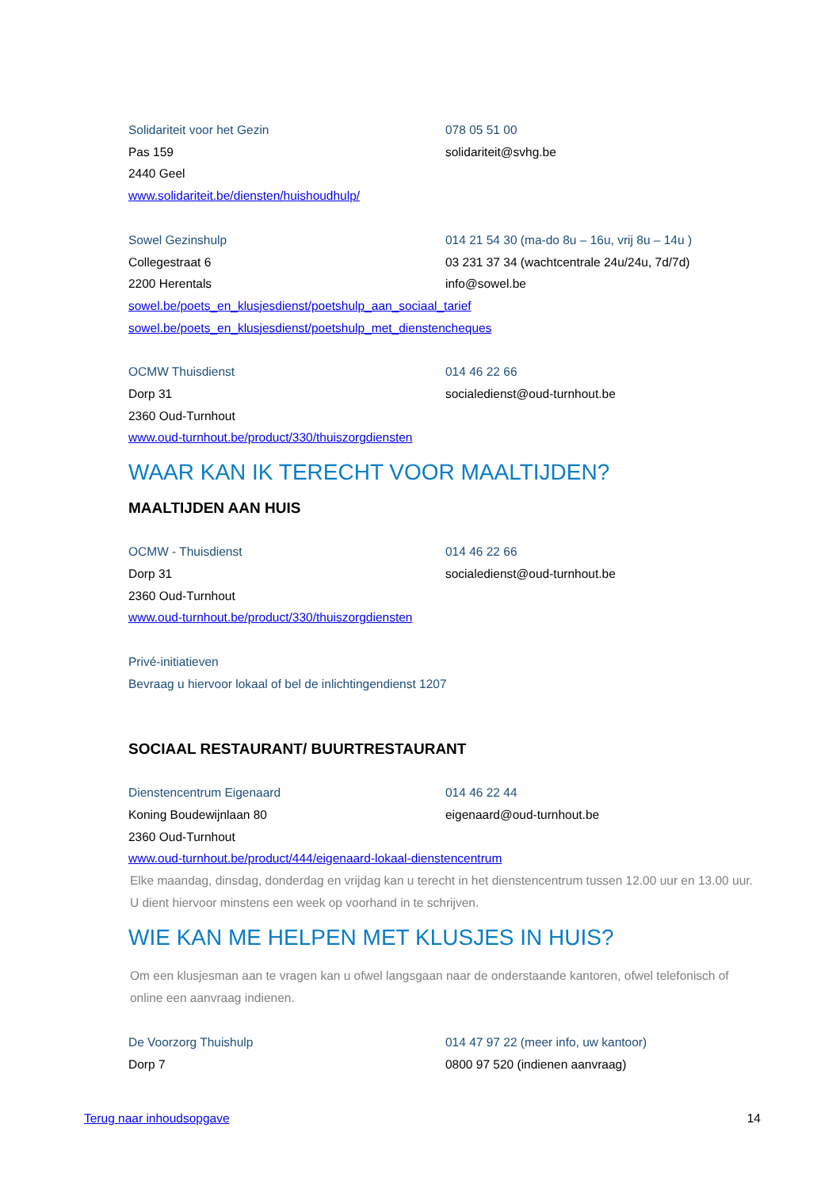Solidariteit voor het Gezin 078 05 51 00
Pas 159 solidariteit@svhg.be
2440 Geel
www.solidariteit.be/diensten/huishoudhulp/
Sowel Gezinshulp 014 21 54 30 (ma-do 8u – 16u, vrij 8u – 14u )
Collegestraat 6 03 231 37 34 (wachtcentrale 24u/24u, 7d/7d)
2200 Herentals info@sowel.be
sowel.be/poets_en_klusjesdienst/poetshulp_aan_sociaal_tarief
sowel.be/poets_en_klusjesdienst/poetshulp_met_dienstencheques
OCMW Thuisdienst 014 46 22 66
Dorp 31 socialedienst@oud-turnhout.be
2360 Oud-Turnhout
www.oud-turnhout.be/product/330/thuiszorgdiensten
WAAR KAN IK TERECHT VOOR MAALTIJDEN?
MAALTIJDEN AAN HUIS
OCMW - Thuisdienst 014 46 22 66
Dorp 31 socialedienst@oud-turnhout.be
2360 Oud-Turnhout
www.oud-turnhout.be/product/330/thuiszorgdiensten
Privé-initiatieven
Bevraag u hiervoor lokaal of bel de inlichtingendienst 1207
SOCIAAL RESTAURANT/ BUURTRESTAURANT
Dienstencentrum Eigenaard 014 46 22 44
Koning Boudewijnlaan 80 eigenaard@oud-turnhout.be
2360 Oud-Turnhout
www.oud-turnhout.be/product/444/eigenaard-lokaal-dienstencentrum
Elke maandag, dinsdag, donderdag en vrijdag kan u terecht in het dienstencentrum tussen 12.00 uur en 13.00 uur. U dient hiervoor minstens een week op voorhand in te schrijven.
WIE KAN ME HELPEN MET KLUSJES IN HUIS?
Om een klusjesman aan te vragen kan u ofwel langsgaan naar de onderstaande kantoren, ofwel telefonisch of online een aanvraag indienen.
De Voorzorg Thuishulp 014 47 97 22 (meer info, uw kantoor)
Dorp 7 0800 97 520 (indienen aanvraag)
Terug naar inhoudsopgave 14